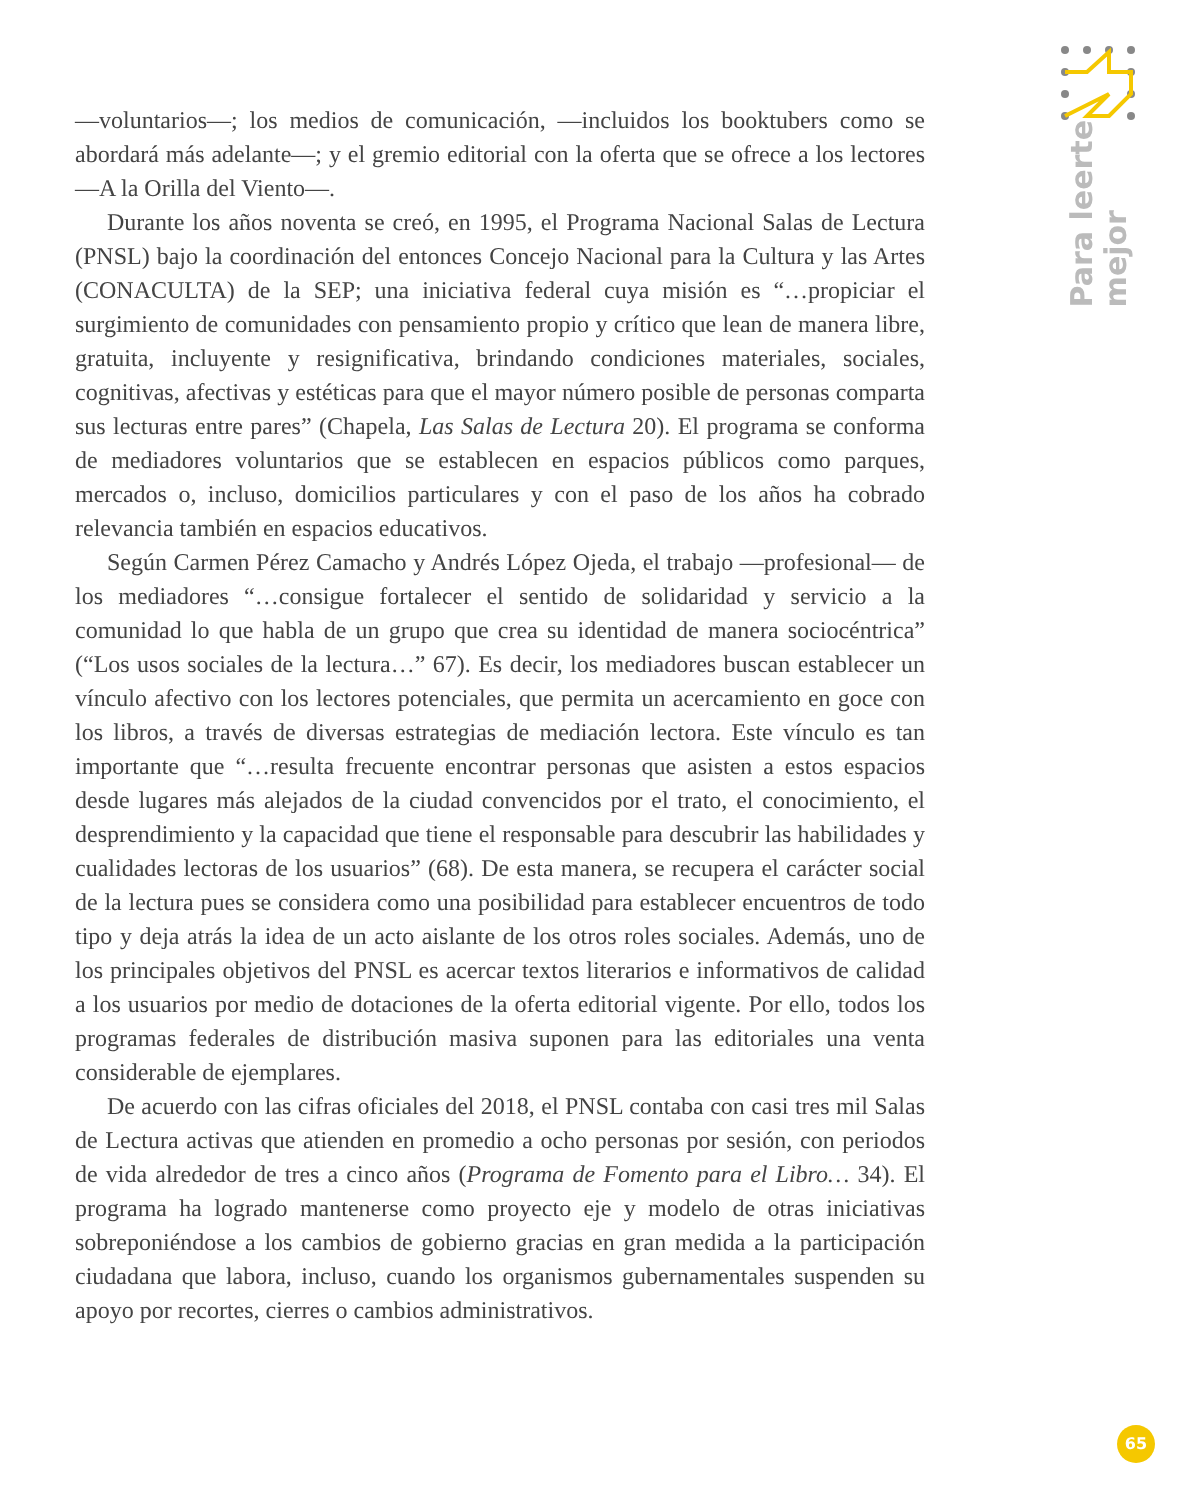Para leerte
mejor
—voluntarios—; los medios de comunicación, —incluidos los booktubers como se abordará más adelante—; y el gremio editorial con la oferta que se ofrece a los lectores —A la Orilla del Viento—.
Durante los años noventa se creó, en 1995, el Programa Nacional Salas de Lectura (PNSL) bajo la coordinación del entonces Concejo Nacional para la Cultura y las Artes (CONACULTA) de la SEP; una iniciativa federal cuya misión es “…propiciar el surgimiento de comunidades con pensamiento propio y crítico que lean de manera libre, gratuita, incluyente y resignificativa, brindando condiciones materiales, sociales, cognitivas, afectivas y estéticas para que el mayor número posible de personas comparta sus lecturas entre pares” (Chapela, Las Salas de Lectura 20). El programa se conforma de mediadores voluntarios que se establecen en espacios públicos como parques, mercados o, incluso, domicilios particulares y con el paso de los años ha cobrado relevancia también en espacios educativos.
Según Carmen Pérez Camacho y Andrés López Ojeda, el trabajo —profesional— de los mediadores “…consigue fortalecer el sentido de solidaridad y servicio a la comunidad lo que habla de un grupo que crea su identidad de manera sociocéntrica” (“Los usos sociales de la lectura…” 67). Es decir, los mediadores buscan establecer un vínculo afectivo con los lectores potenciales, que permita un acercamiento en goce con los libros, a través de diversas estrategias de mediación lectora. Este vínculo es tan importante que “…resulta frecuente encontrar personas que asisten a estos espacios desde lugares más alejados de la ciudad convencidos por el trato, el conocimiento, el desprendimiento y la capacidad que tiene el responsable para descubrir las habilidades y cualidades lectoras de los usuarios” (68). De esta manera, se recupera el carácter social de la lectura pues se considera como una posibilidad para establecer encuentros de todo tipo y deja atrás la idea de un acto aislante de los otros roles sociales. Además, uno de los principales objetivos del PNSL es acercar textos literarios e informativos de calidad a los usuarios por medio de dotaciones de la oferta editorial vigente. Por ello, todos los programas federales de distribución masiva suponen para las editoriales una venta considerable de ejemplares.
De acuerdo con las cifras oficiales del 2018, el PNSL contaba con casi tres mil Salas de Lectura activas que atienden en promedio a ocho personas por sesión, con periodos de vida alrededor de tres a cinco años (Programa de Fomento para el Libro… 34). El programa ha logrado mantenerse como proyecto eje y modelo de otras iniciativas sobreponiéndose a los cambios de gobierno gracias en gran medida a la participación ciudadana que labora, incluso, cuando los organismos gubernamentales suspenden su apoyo por recortes, cierres o cambios administrativos.
65